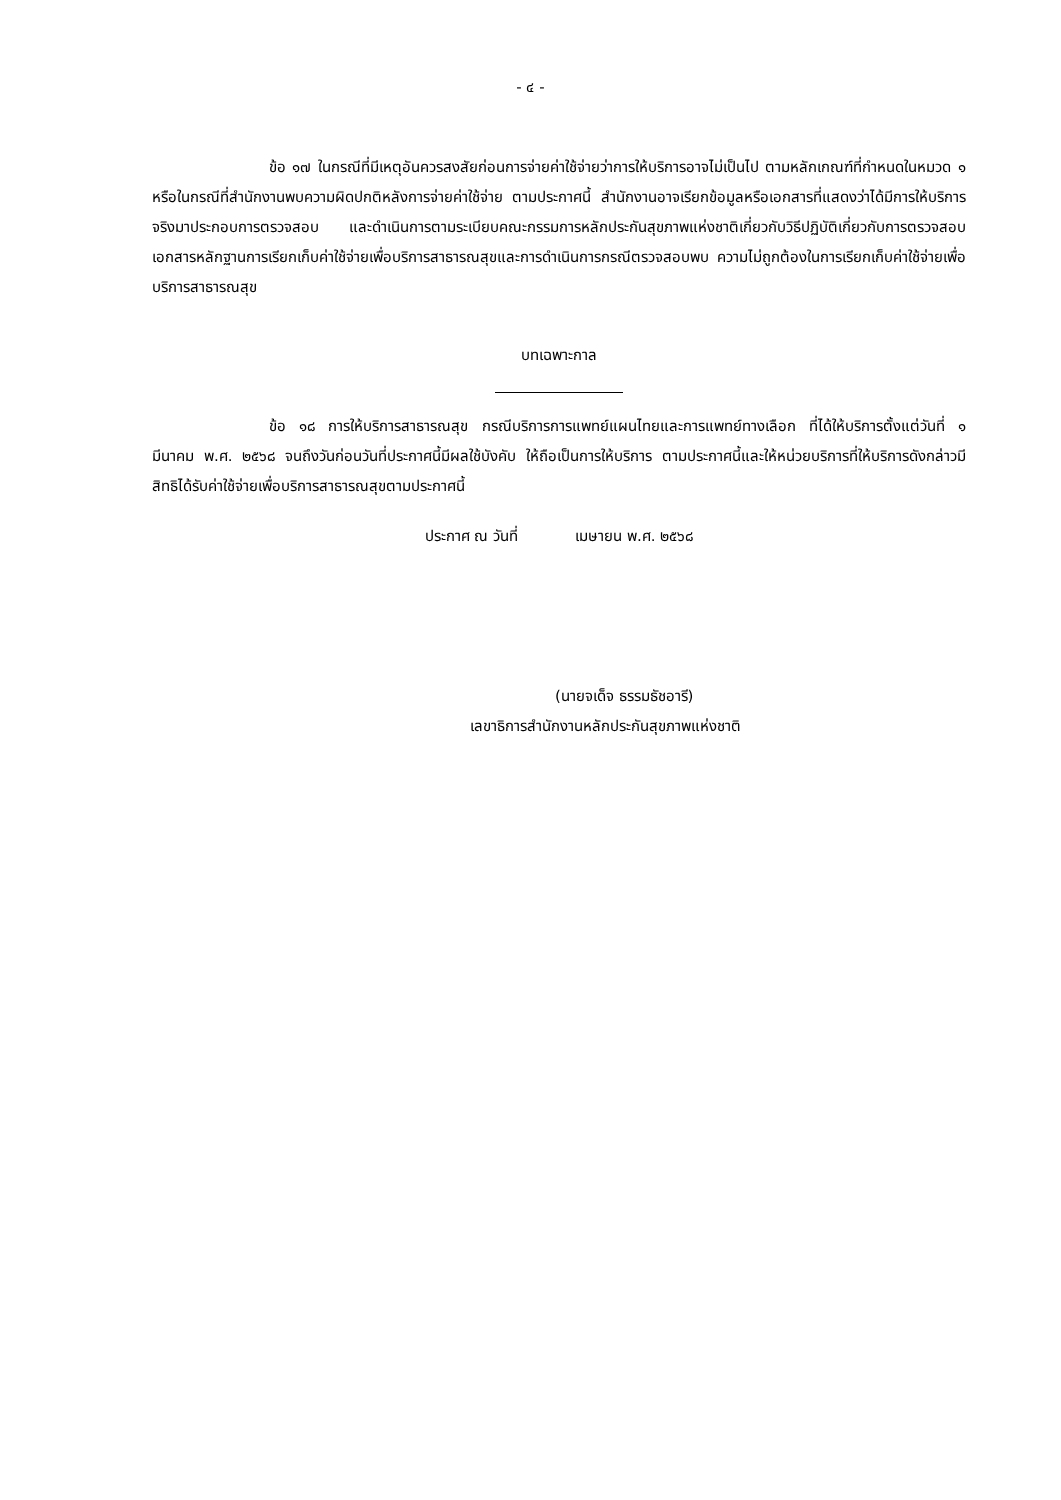- ๔ -
ข้อ ๑๗ ในกรณีที่มีเหตุอันควรสงสัยก่อนการจ่ายค่าใช้จ่ายว่าการให้บริการอาจไม่เป็นไป ตามหลักเกณฑ์ที่กำหนดในหมวด ๑ หรือในกรณีที่สำนักงานพบความผิดปกติหลังการจ่ายค่าใช้จ่าย ตามประกาศนี้ สำนักงานอาจเรียกข้อมูลหรือเอกสารที่แสดงว่าได้มีการให้บริการจริงมาประกอบการตรวจสอบ และดำเนินการตามระเบียบคณะกรรมการหลักประกันสุขภาพแห่งชาติเกี่ยวกับวิธีปฏิบัติเกี่ยวกับการตรวจสอบ เอกสารหลักฐานการเรียกเก็บค่าใช้จ่ายเพื่อบริการสาธารณสุขและการดำเนินการกรณีตรวจสอบพบ ความไม่ถูกต้องในการเรียกเก็บค่าใช้จ่ายเพื่อบริการสาธารณสุข
บทเฉพาะกาล
ข้อ ๑๘ การให้บริการสาธารณสุข กรณีบริการการแพทย์แผนไทยและการแพทย์ทางเลือก ที่ได้ให้บริการตั้งแต่วันที่ ๑ มีนาคม พ.ศ. ๒๕๖๘ จนถึงวันก่อนวันที่ประกาศนี้มีผลใช้บังคับ ให้ถือเป็นการให้บริการ ตามประกาศนี้และให้หน่วยบริการที่ให้บริการดังกล่าวมีสิทธิได้รับค่าใช้จ่ายเพื่อบริการสาธารณสุขตามประกาศนี้
ประกาศ ณ วันที่ เมษายน พ.ศ. ๒๕๖๘
(นายจเด็จ ธรรมธัชอารี)
เลขาธิการสำนักงานหลักประกันสุขภาพแห่งชาติ